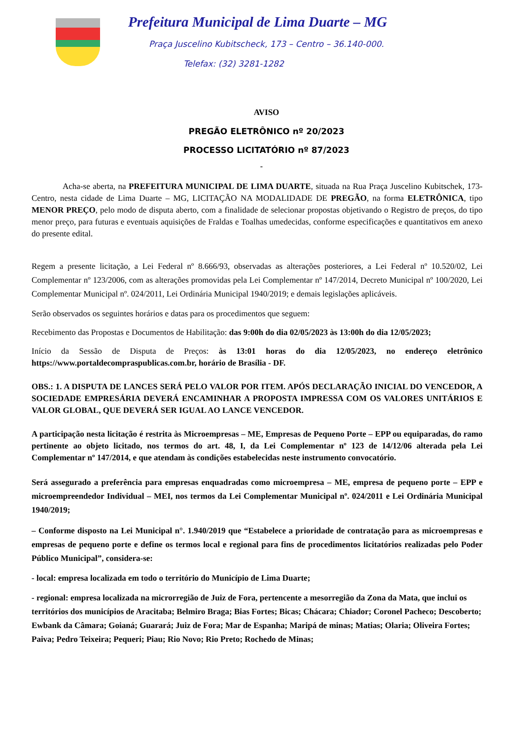Prefeitura Municipal de Lima Duarte – MG
Praça Juscelino Kubitscheck, 173 – Centro – 36.140-000.
Telefax: (32) 3281-1282
AVISO
PREGÃO ELETRÔNICO nº 20/2023
PROCESSO LICITATÓRIO nº 87/2023
-
Acha-se aberta, na PREFEITURA MUNICIPAL DE LIMA DUARTE, situada na Rua Praça Juscelino Kubitschek, 173-Centro, nesta cidade de Lima Duarte – MG, LICITAÇÃO NA MODALIDADE DE PREGÃO, na forma ELETRÔNICA, tipo MENOR PREÇO, pelo modo de disputa aberto, com a finalidade de selecionar propostas objetivando o Registro de preços, do tipo menor preço, para futuras e eventuais aquisições de Fraldas e Toalhas umedecidas, conforme especificações e quantitativos em anexo do presente edital.
Regem a presente licitação, a Lei Federal nº 8.666/93, observadas as alterações posteriores, a Lei Federal nº 10.520/02, Lei Complementar nº 123/2006, com as alterações promovidas pela Lei Complementar nº 147/2014, Decreto Municipal nº 100/2020, Lei Complementar Municipal nº. 024/2011, Lei Ordinária Municipal 1940/2019; e demais legislações aplicáveis.
Serão observados os seguintes horários e datas para os procedimentos que seguem:
Recebimento das Propostas e Documentos de Habilitação: das 9:00h do dia 02/05/2023 às 13:00h do dia 12/05/2023;
Início da Sessão de Disputa de Preços: às 13:01 horas do dia 12/05/2023, no endereço eletrônico https://www.portaldecompraspublicas.com.br, horário de Brasília - DF.
OBS.: 1. A DISPUTA DE LANCES SERÁ PELO VALOR POR ITEM. APÓS DECLARAÇÃO INICIAL DO VENCEDOR, A SOCIEDADE EMPRESÁRIA DEVERÁ ENCAMINHAR A PROPOSTA IMPRESSA COM OS VALORES UNITÁRIOS E VALOR GLOBAL, QUE DEVERÁ SER IGUAL AO LANCE VENCEDOR.
A participação nesta licitação é restrita às Microempresas – ME, Empresas de Pequeno Porte – EPP ou equiparadas, do ramo pertinente ao objeto licitado, nos termos do art. 48, I, da Lei Complementar nº 123 de 14/12/06 alterada pela Lei Complementar nº 147/2014, e que atendam às condições estabelecidas neste instrumento convocatório.
Será assegurado a preferência para empresas enquadradas como microempresa – ME, empresa de pequeno porte – EPP e microempreendedor Individual – MEI, nos termos da Lei Complementar Municipal nº. 024/2011 e Lei Ordinária Municipal 1940/2019;
– Conforme disposto na Lei Municipal n°. 1.940/2019 que “Estabelece a prioridade de contratação para as microempresas e empresas de pequeno porte e define os termos local e regional para fins de procedimentos licitatórios realizadas pelo Poder Público Municipal”, considera-se:
- local: empresa localizada em todo o território do Município de Lima Duarte;
- regional: empresa localizada na microrregião de Juiz de Fora, pertencente a mesorregião da Zona da Mata, que inclui os territórios dos municípios de Aracitaba; Belmiro Braga; Bias Fortes; Bicas; Chácara; Chiador; Coronel Pacheco; Descoberto; Ewbank da Câmara; Goianá; Guarará; Juiz de Fora; Mar de Espanha; Maripá de minas; Matias; Olaria; Oliveira Fortes; Paiva; Pedro Teixeira; Pequeri; Piau; Rio Novo; Rio Preto; Rochedo de Minas;